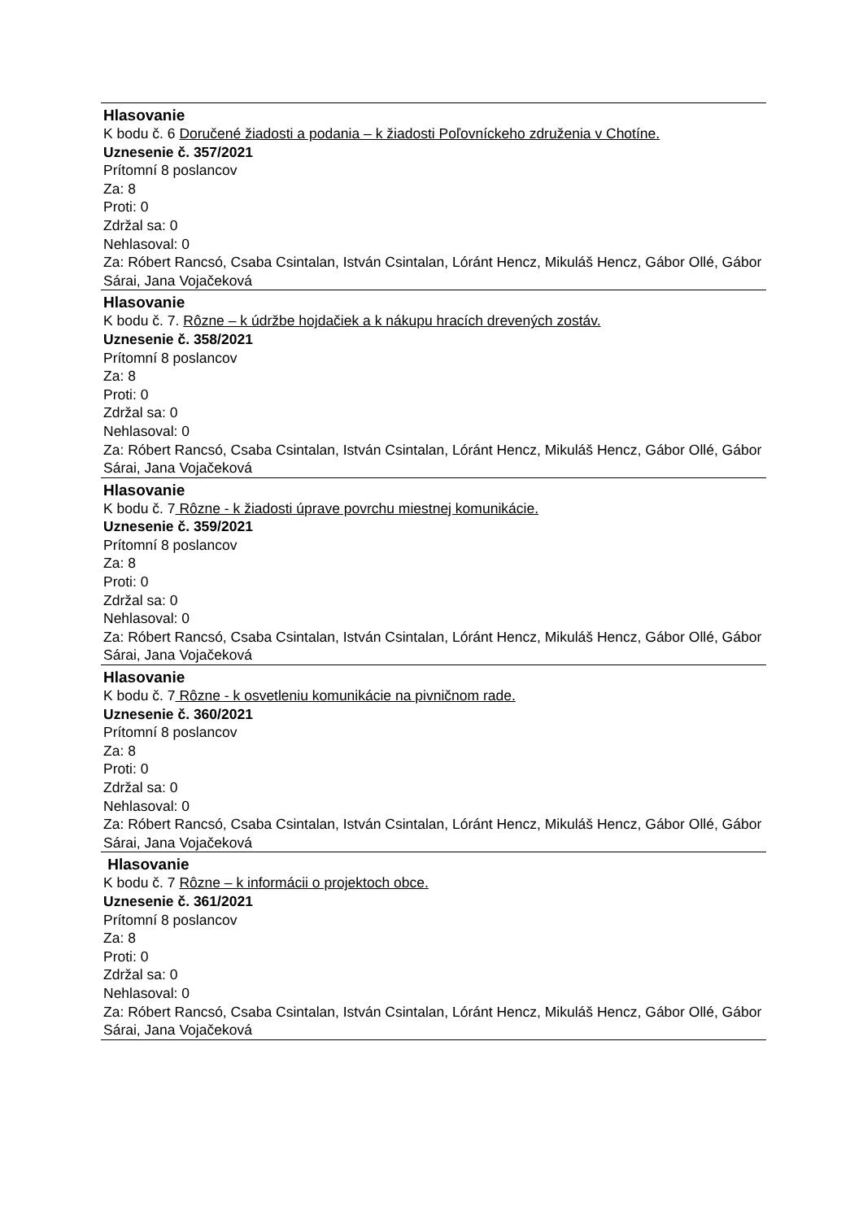Hlasovanie
K bodu č. 6 Doručené žiadosti a podania – k žiadosti Poľovníckeho združenia v Chotíne.
Uznesenie č. 357/2021
Prítomní 8 poslancov
Za: 8
Proti: 0
Zdržal sa: 0
Nehlasoval: 0
Za: Róbert Rancsó, Csaba Csintalan, István Csintalan, Lóránt Hencz, Mikuláš Hencz, Gábor Ollé, Gábor Sárai, Jana Vojačeková
Hlasovanie
K bodu č. 7. Rôzne – k údržbe hojdačiek a k nákupu hracích drevených zostáv.
Uznesenie č. 358/2021
Prítomní 8 poslancov
Za: 8
Proti: 0
Zdržal sa: 0
Nehlasoval: 0
Za: Róbert Rancsó, Csaba Csintalan, István Csintalan, Lóránt Hencz, Mikuláš Hencz, Gábor Ollé, Gábor Sárai, Jana Vojačeková
Hlasovanie
K bodu č. 7 Rôzne - k žiadosti úprave povrchu miestnej komunikácie.
Uznesenie č. 359/2021
Prítomní 8 poslancov
Za: 8
Proti: 0
Zdržal sa: 0
Nehlasoval: 0
Za: Róbert Rancsó, Csaba Csintalan, István Csintalan, Lóránt Hencz, Mikuláš Hencz, Gábor Ollé, Gábor Sárai, Jana Vojačeková
Hlasovanie
K bodu č. 7 Rôzne - k osvetleniu komunikácie na pivničnom rade.
Uznesenie č. 360/2021
Prítomní 8 poslancov
Za: 8
Proti: 0
Zdržal sa: 0
Nehlasoval: 0
Za: Róbert Rancsó, Csaba Csintalan, István Csintalan, Lóránt Hencz, Mikuláš Hencz, Gábor Ollé, Gábor Sárai, Jana Vojačeková
Hlasovanie
K bodu č. 7 Rôzne – k informácii o projektoch obce.
Uznesenie č. 361/2021
Prítomní 8 poslancov
Za: 8
Proti: 0
Zdržal sa: 0
Nehlasoval: 0
Za: Róbert Rancsó, Csaba Csintalan, István Csintalan, Lóránt Hencz, Mikuláš Hencz, Gábor Ollé, Gábor Sárai, Jana Vojačeková